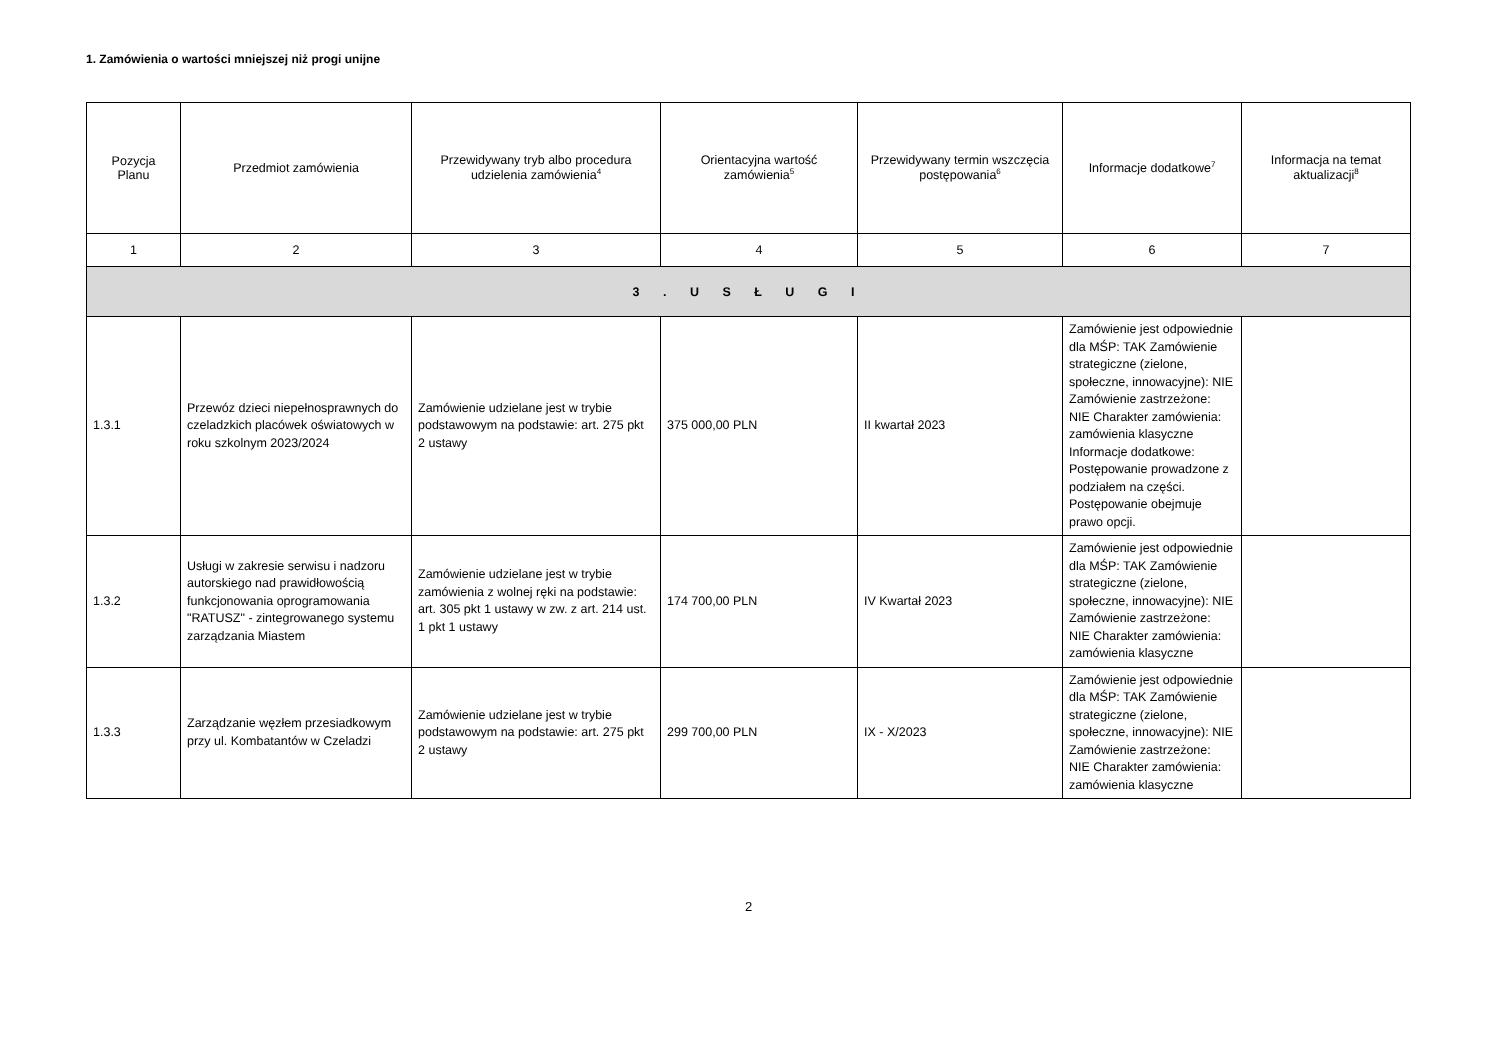1. Zamówienia o wartości mniejszej niż progi unijne
| Pozycja Planu | Przedmiot zamówienia | Przewidywany tryb albo procedura udzielenia zamówienia<sup>4</sup> | Orientacyjna wartość zamówienia<sup>5</sup> | Przewidywany termin wszczęcia postępowania<sup>6</sup> | Informacje dodatkowe<sup>7</sup> | Informacja na temat aktualizacji<sup>8</sup> |
| --- | --- | --- | --- | --- | --- | --- |
| 1 | 2 | 3 | 4 | 5 | 6 | 7 |
| 3 . U S Ł U G I | | | | | | |
| 1.3.1 | Przewóz dzieci niepełnosprawnych do czeladzkich placówek oświatowych w roku szkolnym 2023/2024 | Zamówienie udzielane jest w trybie podstawowym na podstawie: art. 275 pkt 2 ustawy | 375 000,00 PLN | II kwartał 2023 | Zamówienie jest odpowiednie dla MŚP: TAK Zamówienie strategiczne (zielone, społeczne, innowacyjne): NIE Zamówienie zastrzeżone: NIE Charakter zamówienia: zamówienia klasyczne Informacje dodatkowe: Postępowanie prowadzone z podziałem na części. Postępowanie obejmuje prawo opcji. | |
| 1.3.2 | Usługi w zakresie serwisu i nadzoru autorskiego nad prawidłowością funkcjonowania oprogramowania "RATUSZ" - zintegrowanego systemu zarządzania Miastem | Zamówienie udzielane jest w trybie zamówienia z wolnej ręki na podstawie: art. 305 pkt 1 ustawy w zw. z art. 214 ust. 1 pkt 1 ustawy | 174 700,00 PLN | IV Kwartał 2023 | Zamówienie jest odpowiednie dla MŚP: TAK Zamówienie strategiczne (zielone, społeczne, innowacyjne): NIE Zamówienie zastrzeżone: NIE Charakter zamówienia: zamówienia klasyczne | |
| 1.3.3 | Zarządzanie węzłem przesiadkowym przy ul. Kombatantów w Czeladzi | Zamówienie udzielane jest w trybie podstawowym na podstawie: art. 275 pkt 2 ustawy | 299 700,00 PLN | IX - X/2023 | Zamówienie jest odpowiednie dla MŚP: TAK Zamówienie strategiczne (zielone, społeczne, innowacyjne): NIE Zamówienie zastrzeżone: NIE Charakter zamówienia: zamówienia klasyczne | |
2